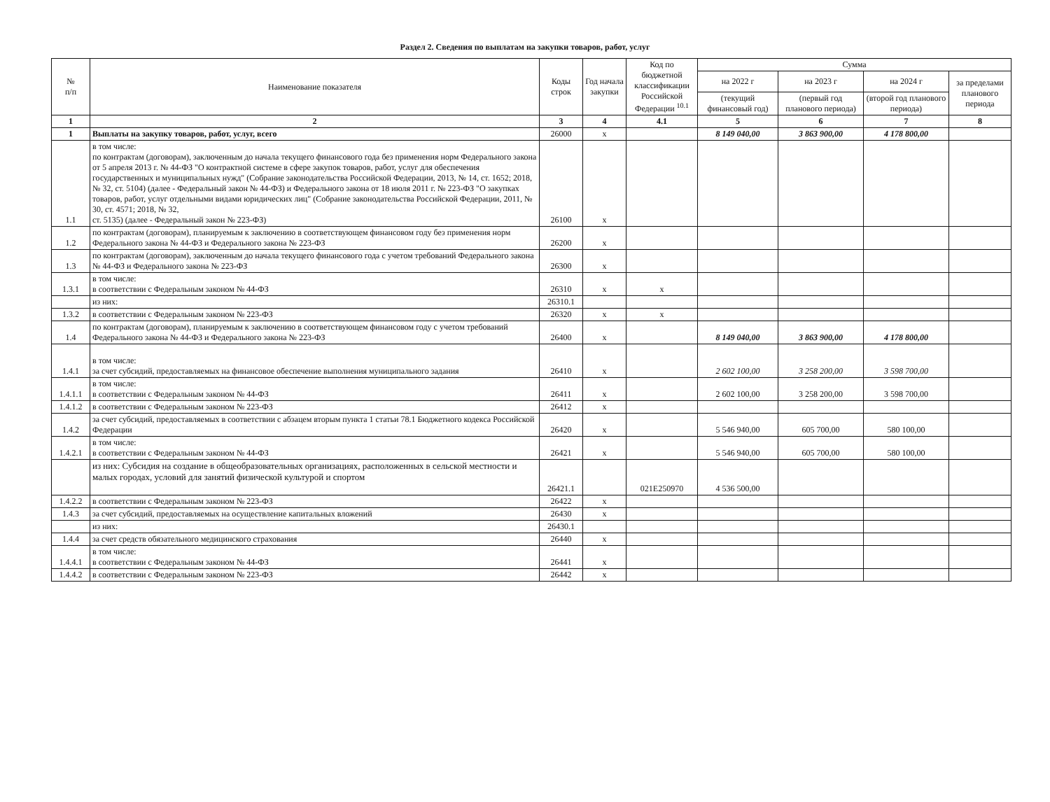Раздел 2. Сведения по выплатам на закупки товаров, работ, услуг
| № п/п | Наименование показателя | Коды строк | Год начала закупки | Код по бюджетной классификации Российской Федерации <sup>10.1</sup> | Сумма | | | |
| --- | --- | --- | --- | --- | --- | --- | --- | --- |
| | | | | | на 2022 г | на 2023 г | на 2024 г | за пределами планового периода |
| | | | | | (текущий финансовый год) | (первый год планового периода) | (второй год планового периода) | |
| 1 | 2 | 3 | 4 | 4.1 | 5 | 6 | 7 | 8 |
| 1 | Выплаты на закупку товаров, работ, услуг, всего | 26000 | х | | 8 149 040,00 | 3 863 900,00 | 4 178 800,00 | |
| 1.1 | в том числе: по контрактам (договорам), заключенным до начала текущего финансового года без применения норм Федерального закона от 5 апреля 2013 г. № 44-ФЗ "О контрактной системе в сфере закупок товаров, работ, услуг для обеспечения государственных и муниципальных нужд" (Собрание законодательства Российской Федерации, 2013, № 14, ст. 1652; 2018, № 32, ст. 5104) (далее - Федеральный закон № 44-ФЗ) и Федерального закона от 18 июля 2011 г. № 223-ФЗ "О закупках товаров, работ, услуг отдельными видами юридических лиц" (Собрание законодательства Российской Федерации, 2011, № 30, ст. 4571; 2018, № 32, ст. 5135) (далее - Федеральный закон № 223-ФЗ) | 26100 | х | | | | | |
| 1.2 | по контрактам (договорам), планируемым к заключению в соответствующем финансовом году без применения норм Федерального закона № 44-ФЗ и Федерального закона № 223-ФЗ | 26200 | х | | | | | |
| 1.3 | по контрактам (договорам), заключенным до начала текущего финансового года с учетом требований Федерального закона № 44-ФЗ и Федерального закона № 223-ФЗ | 26300 | х | | | | | |
| 1.3.1 | в том числе: в соответствии с Федеральным законом № 44-ФЗ | 26310 | х | х | | | | |
| | из них: | 26310.1 | | | | | | |
| 1.3.2 | в соответствии с Федеральным законом № 223-ФЗ | 26320 | х | х | | | | |
| 1.4 | по контрактам (договорам), планируемым к заключению в соответствующем финансовом году с учетом требований Федерального закона № 44-ФЗ и Федерального закона № 223-ФЗ | 26400 | х | | 8 149 040,00 | 3 863 900,00 | 4 178 800,00 | |
| 1.4.1 | в том числе: за счет субсидий, предоставляемых на финансовое обеспечение выполнения муниципального задания | 26410 | х | | 2 602 100,00 | 3 258 200,00 | 3 598 700,00 | |
| 1.4.1.1 | в том числе: в соответствии с Федеральным законом № 44-ФЗ | 26411 | х | | 2 602 100,00 | 3 258 200,00 | 3 598 700,00 | |
| 1.4.1.2 | в соответствии с Федеральным законом № 223-ФЗ | 26412 | х | | | | | |
| 1.4.2 | за счет субсидий, предоставляемых в соответствии с абзацем вторым пункта 1 статьи 78.1 Бюджетного кодекса Российской Федерации | 26420 | х | | 5 546 940,00 | 605 700,00 | 580 100,00 | |
| 1.4.2.1 | в том числе: в соответствии с Федеральным законом № 44-ФЗ | 26421 | х | | 5 546 940,00 | 605 700,00 | 580 100,00 | |
| | из них: Субсидия на создание в общеобразовательных организациях, расположенных в сельской местности и малых городах, условий для занятий физической культурой и спортом | 26421.1 | | 021E250970 | 4 536 500,00 | | | |
| 1.4.2.2 | в соответствии с Федеральным законом № 223-ФЗ | 26422 | х | | | | | |
| 1.4.3 | за счет субсидий, предоставляемых на осуществление капитальных вложений | 26430 | х | | | | | |
| | из них: | 26430.1 | | | | | | |
| 1.4.4 | за счет средств обязательного медицинского страхования | 26440 | х | | | | | |
| 1.4.4.1 | в том числе: в соответствии с Федеральным законом № 44-ФЗ | 26441 | х | | | | | |
| 1.4.4.2 | в соответствии с Федеральным законом № 223-ФЗ | 26442 | х | | | | | |